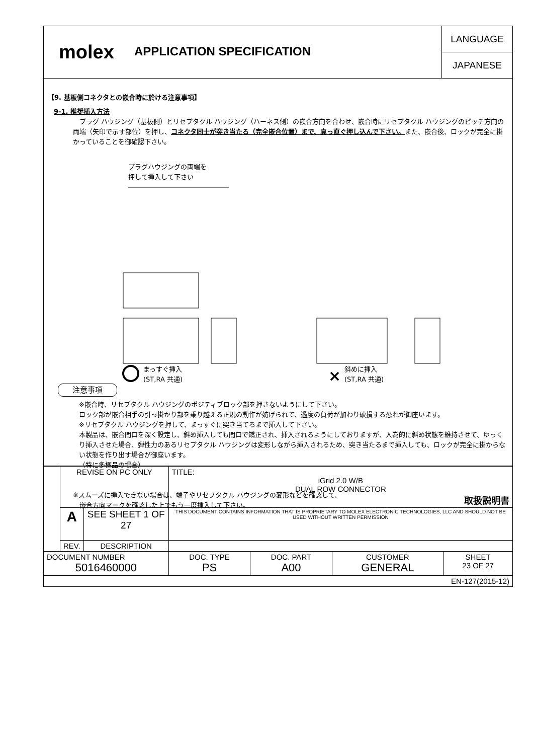molex
APPLICATION SPECIFICATION
LANGUAGE
JAPANESE
【9. 基板側コネクタとの嵌合時に於ける注意事項】
9-1. 推奨挿入方法
　プラグ ハウジング（基板側）とリセプタクル ハウジング（ハーネス側）の嵌合方向を合わせ、嵌合時にリセプタクル ハウジングのピッチ方向の両端（矢印で示す部位）を押し、コネクタ同士が突き当たる（完全嵌合位置）まで、真っ直ぐ押し込んで下さい。また、嵌合後、ロックが完全に掛かっていることを御確認下さい。
プラグハウジングの両端を
押して挿入して下さい
×
まっすぐ挿入
(ST,RA 共通)
斜めに挿入
(ST,RA 共通)
注意事項
※嵌合時、リセプタクル ハウジングのポジティブロック部を押さないようにして下さい。
ロック部が嵌合相手の引っ掛かり部を乗り越える正規の動作が妨げられて、過度の負荷が加わり破損する恐れが御座います。
※リセプタクル ハウジングを押して、まっすぐに突き当てるまで挿入して下さい。
本製品は、嵌合間口を深く設定し、斜め挿入しても間口で矯正され、挿入されるようにしておりますが、人為的に斜め状態を維持させて、ゆっくり挿入させた場合、弾性力のあるリセプタクル ハウジングは変形しながら挿入されるため、突き当たるまで挿入しても、ロックが完全に掛からない状態を作り出す場合が御座います。
（特に多極品の場合）
※スムーズに挿入できない場合は、端子やリセプタクル ハウジングの変形などを確認して、
　嵌合方向マークを確認した上でもう一度挿入して下さい。
| | REVISE ON PC ONLY | | TITLE: iGrid 2.0 W/B DUAL ROW CONNECTOR 取扱説明書 | | | |
| | A | SEE SHEET 1 OF 27 | THIS DOCUMENT CONTAINS INFORMATION THAT IS PROPRIETARY TO MOLEX ELECTRONIC TECHNOLOGIES, LLC AND SHOULD NOT BE USED WITHOUT WRITTEN PERMISSION | | | |
| | REV. | DESCRIPTION | | | | |
| DOCUMENT NUMBER 5016460000 | | | DOC. TYPE PS | DOC. PART A00 | CUSTOMER GENERAL | SHEET 23 OF 27 |
| EN-127(2015-12) | | | | | | |